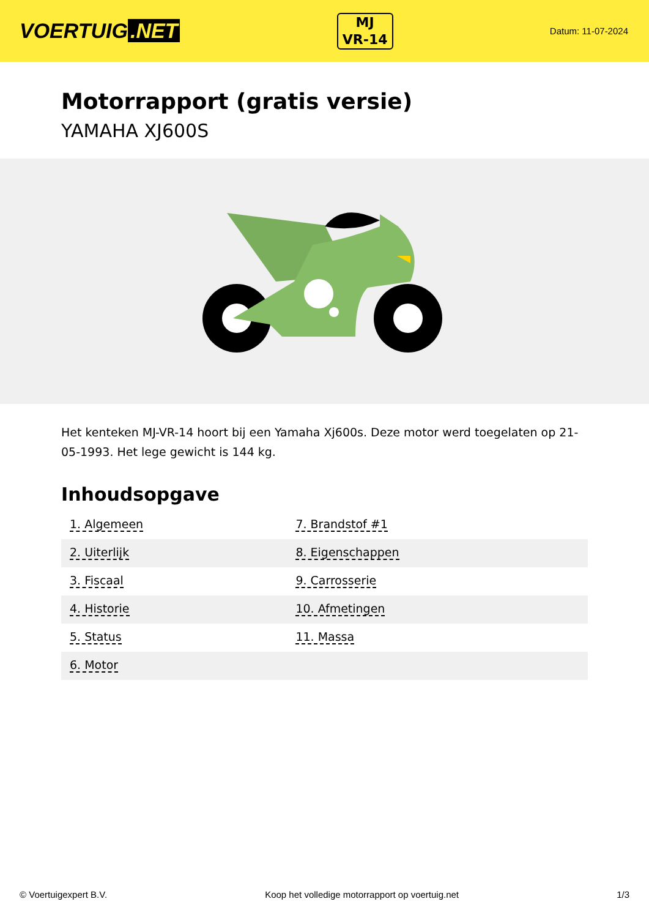VOERTUIG.NET
MJ
VR-14
Datum: 11-07-2024
Motorrapport (gratis versie)
YAMAHA XJ600S
Het kenteken MJ-VR-14 hoort bij een Yamaha Xj600s. Deze motor werd toegelaten op 21-05-1993. Het lege gewicht is 144 kg.
Inhoudsopgave
| 1. Algemeen | 7. Brandstof #1 |
| 2. Uiterlijk | 8. Eigenschappen |
| 3. Fiscaal | 9. Carrosserie |
| 4. Historie | 10. Afmetingen |
| 5. Status | 11. Massa |
| 6. Motor | |
© Voertuigexpert B.V. Koop het volledige motorrapport op voertuig.net 1/3